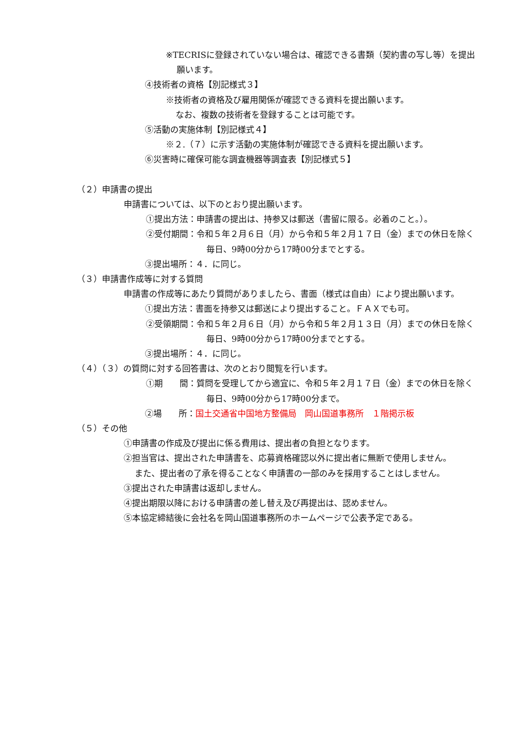※TECRISに登録されていない場合は、確認できる書類（契約書の写し等）を提出願います。
④技術者の資格【別記様式３】
※技術者の資格及び雇用関係が確認できる資料を提出願います。
なお、複数の技術者を登録することは可能です。
⑤活動の実施体制【別記様式４】
※２.（７）に示す活動の実施体制が確認できる資料を提出願います。
⑥災害時に確保可能な調査機器等調査表【別記様式５】
（２）申請書の提出
申請書については、以下のとおり提出願います。
①提出方法：申請書の提出は、持参又は郵送（書留に限る。必着のこと。）。
②受付期間：令和５年２月６日（月）から令和５年２月１７日（金）までの休日を除く毎日、9時00分から17時00分までとする。
③提出場所：４．に同じ。
（３）申請書作成等に対する質問
申請書の作成等にあたり質問がありましたら、書面（様式は自由）により提出願います。
①提出方法：書面を持参又は郵送により提出すること。ＦＡＸでも可。
②受領期間：令和５年２月６日（月）から令和５年２月１３日（月）までの休日を除く毎日、9時00分から17時00分までとする。
③提出場所：４．に同じ。
（４）（３）の質問に対する回答書は、次のとおり閲覧を行います。
①期　　間：質問を受理してから適宜に、令和５年２月１７日（金）までの休日を除く毎日、9時00分から17時00分まで。
②場　　所：国土交通省中国地方整備局　岡山国道事務所　１階掲示板
（５）その他
①申請書の作成及び提出に係る費用は、提出者の負担となります。
②担当官は、提出された申請書を、応募資格確認以外に提出者に無断で使用しません。
また、提出者の了承を得ることなく申請書の一部のみを採用することはしません。
③提出された申請書は返却しません。
④提出期限以降における申請書の差し替え及び再提出は、認めません。
⑤本協定締結後に会社名を岡山国道事務所のホームページで公表予定である。